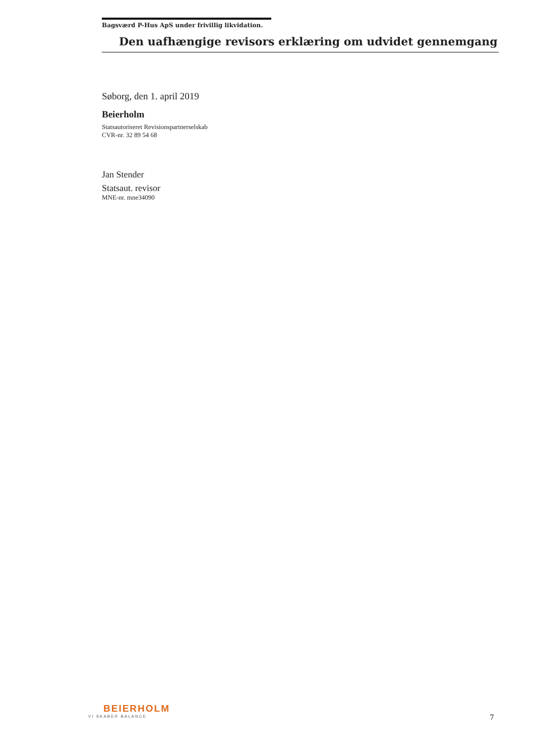Bagsværd P-Hus ApS under frivillig likvidation.
Den uafhængige revisors erklæring om udvidet gennemgang
Søborg, den 1. april 2019
Beierholm
Statsautoriseret Revisionspartnerselskab
CVR-nr. 32 89 54 68
Jan Stender
Statsaut. revisor
MNE-nr. mne34090
BEIERHOLM
VI SKABER BALANCE
7